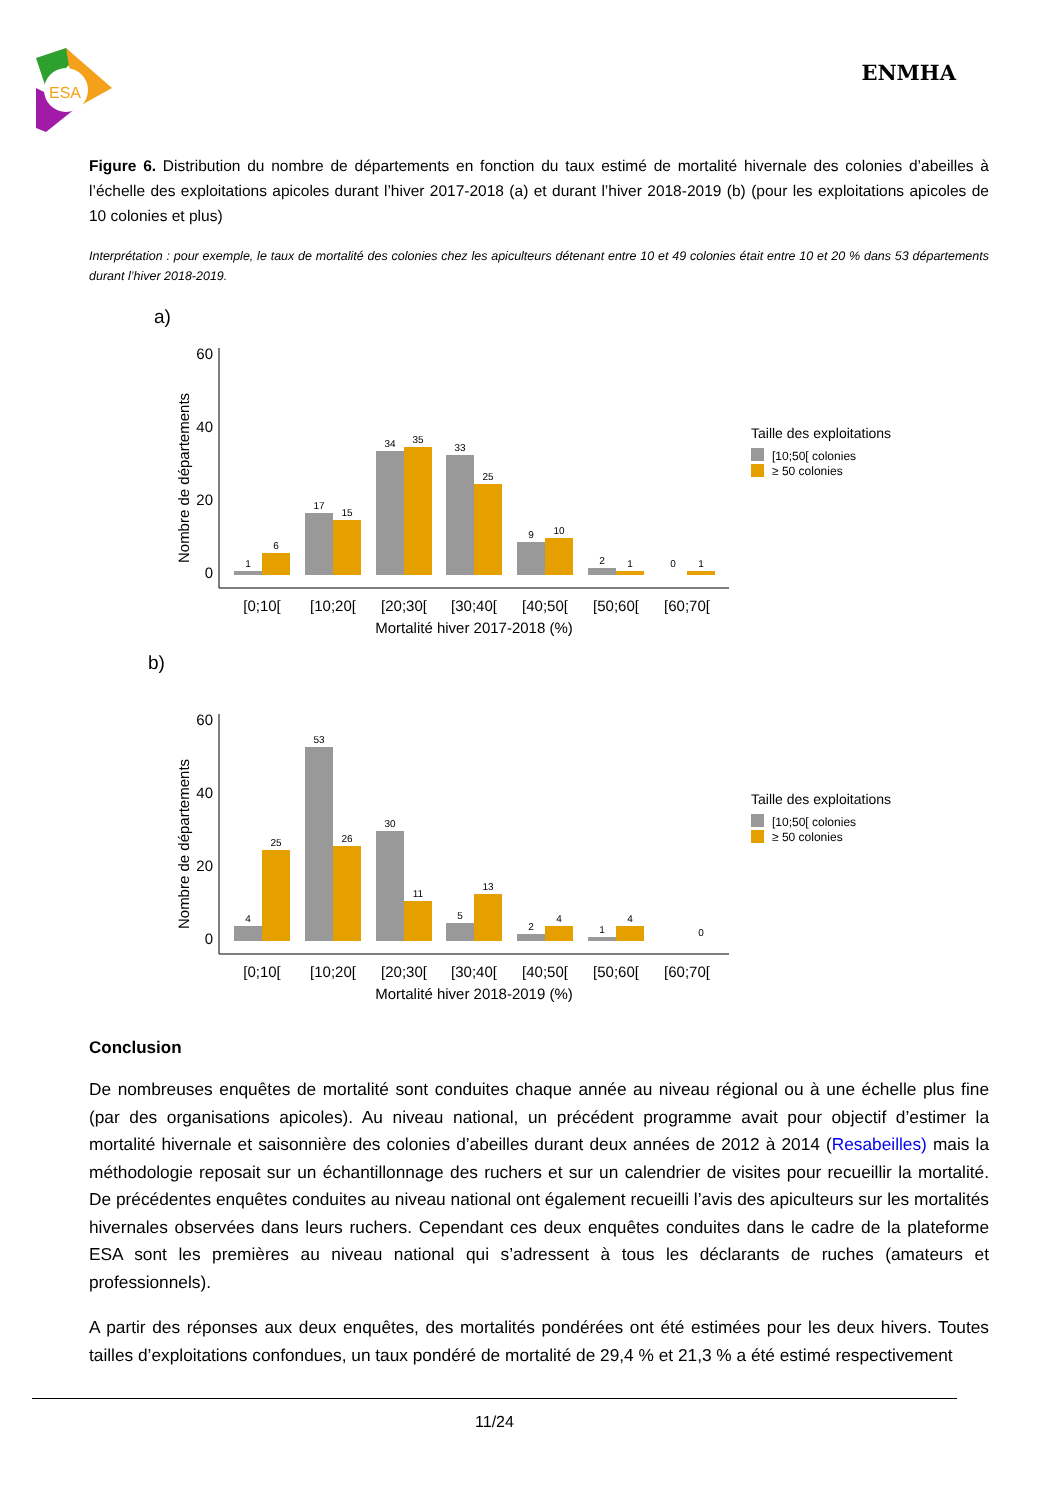ESA
ENMHA
Figure 6. Distribution du nombre de départements en fonction du taux estimé de mortalité hivernale des colonies d’abeilles à l’échelle des exploitations apicoles durant l’hiver 2017-2018 (a) et durant l’hiver 2018-2019 (b) (pour les exploitations apicoles de 10 colonies et plus)
Interprétation : pour exemple, le taux de mortalité des colonies chez les apiculteurs détenant entre 10 et 49 colonies était entre 10 et 20 % dans 53 départements durant l’hiver 2018-2019.
a)
Nombre de départements
0
20
40
60
1
6
17
15
34
35
33
25
9
10
2
1
0
1
[0;10[
[10;20[
[20;30[
[30;40[
[40;50[
[50;60[
[60;70[
Mortalité hiver 2017-2018 (%)
Taille des exploitations
[10;50[ colonies
≥ 50 colonies
b)
Nombre de départements
0
20
40
60
4
25
53
26
30
11
5
13
2
4
1
4
0
[0;10[
[10;20[
[20;30[
[30;40[
[40;50[
[50;60[
[60;70[
Mortalité hiver 2018-2019 (%)
Taille des exploitations
[10;50[ colonies
≥ 50 colonies
Conclusion
De nombreuses enquêtes de mortalité sont conduites chaque année au niveau régional ou à une échelle plus fine (par des organisations apicoles). Au niveau national, un précédent programme avait pour objectif d’estimer la mortalité hivernale et saisonnière des colonies d’abeilles durant deux années de 2012 à 2014 (Resabeilles) mais la méthodologie reposait sur un échantillonnage des ruchers et sur un calendrier de visites pour recueillir la mortalité. De précédentes enquêtes conduites au niveau national ont également recueilli l’avis des apiculteurs sur les mortalités hivernales observées dans leurs ruchers. Cependant ces deux enquêtes conduites dans le cadre de la plateforme ESA sont les premières au niveau national qui s’adressent à tous les déclarants de ruches (amateurs et professionnels).
A partir des réponses aux deux enquêtes, des mortalités pondérées ont été estimées pour les deux hivers. Toutes tailles d’exploitations confondues, un taux pondéré de mortalité de 29,4 % et 21,3 % a été estimé respectivement
11/24